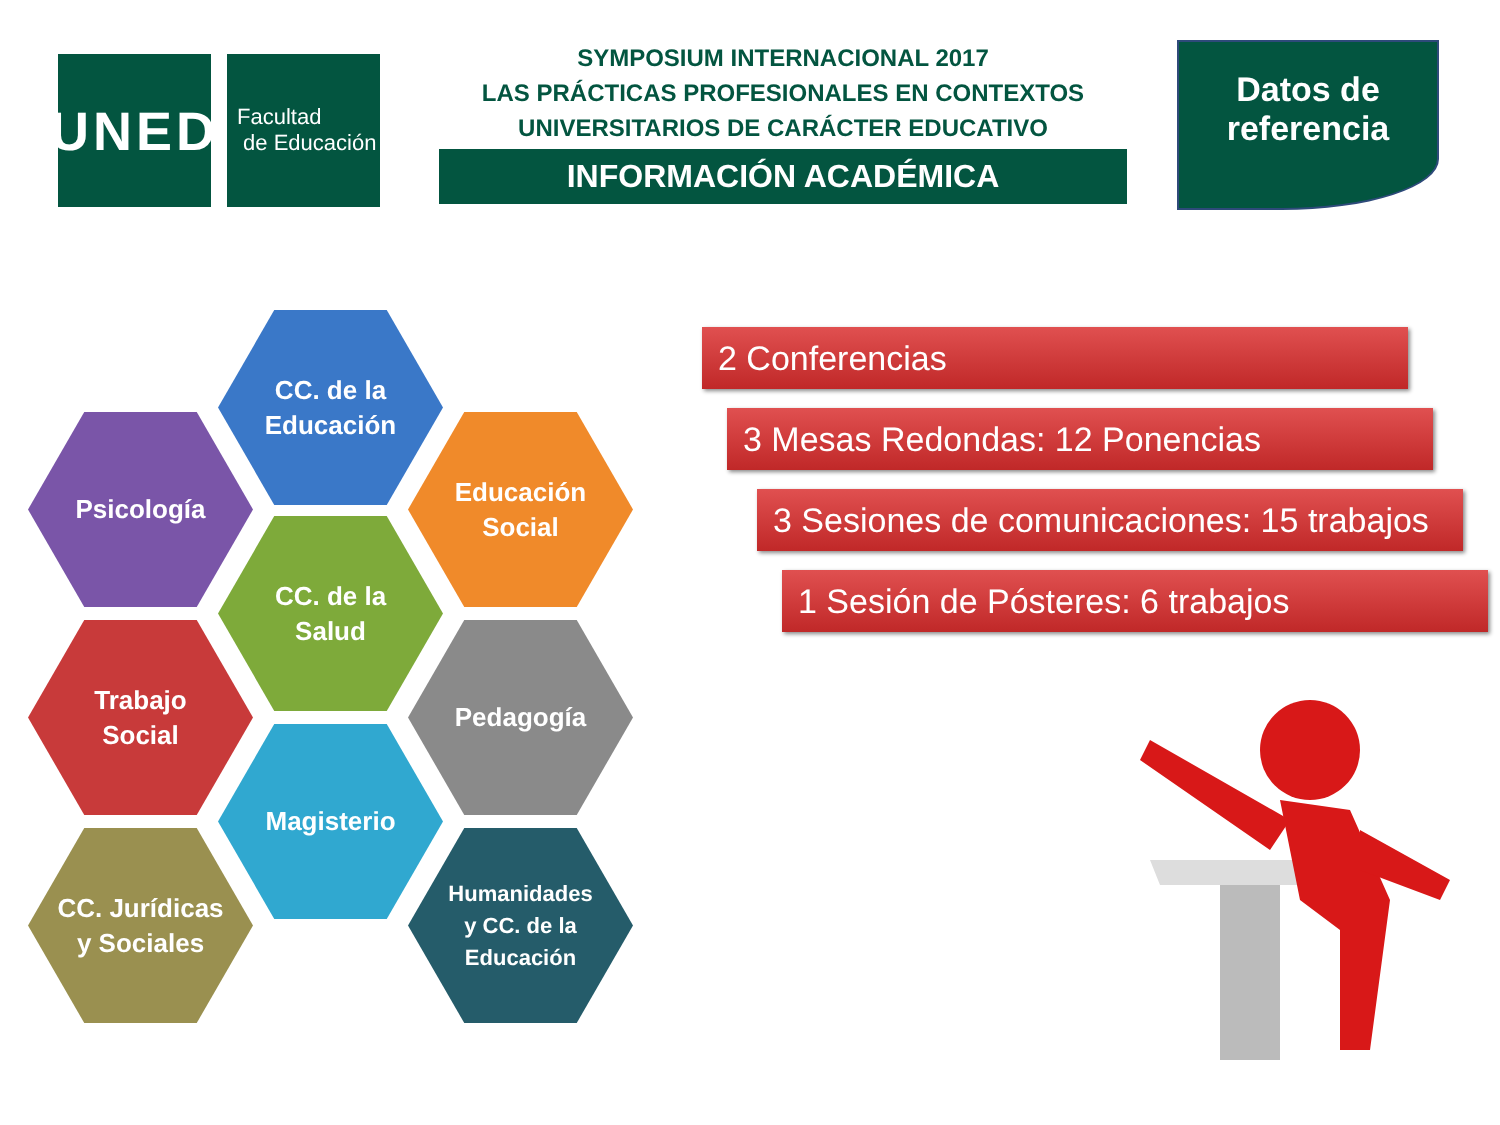UNED
Facultad
de Educación
SYMPOSIUM INTERNACIONAL 2017
LAS PRÁCTICAS PROFESIONALES EN CONTEXTOS
UNIVERSITARIOS DE CARÁCTER EDUCATIVO
INFORMACIÓN ACADÉMICA
Datos de
referencia
CC. de la
Educación
Psicología
Educación
Social
CC. de la
Salud
Trabajo
Social
Pedagogía
Magisterio
CC. Jurídicas
y Sociales
Humanidades
y CC. de la
Educación
2 Conferencias
3 Mesas Redondas: 12 Ponencias
3 Sesiones de comunicaciones: 15 trabajos
1 Sesión de Pósteres: 6 trabajos